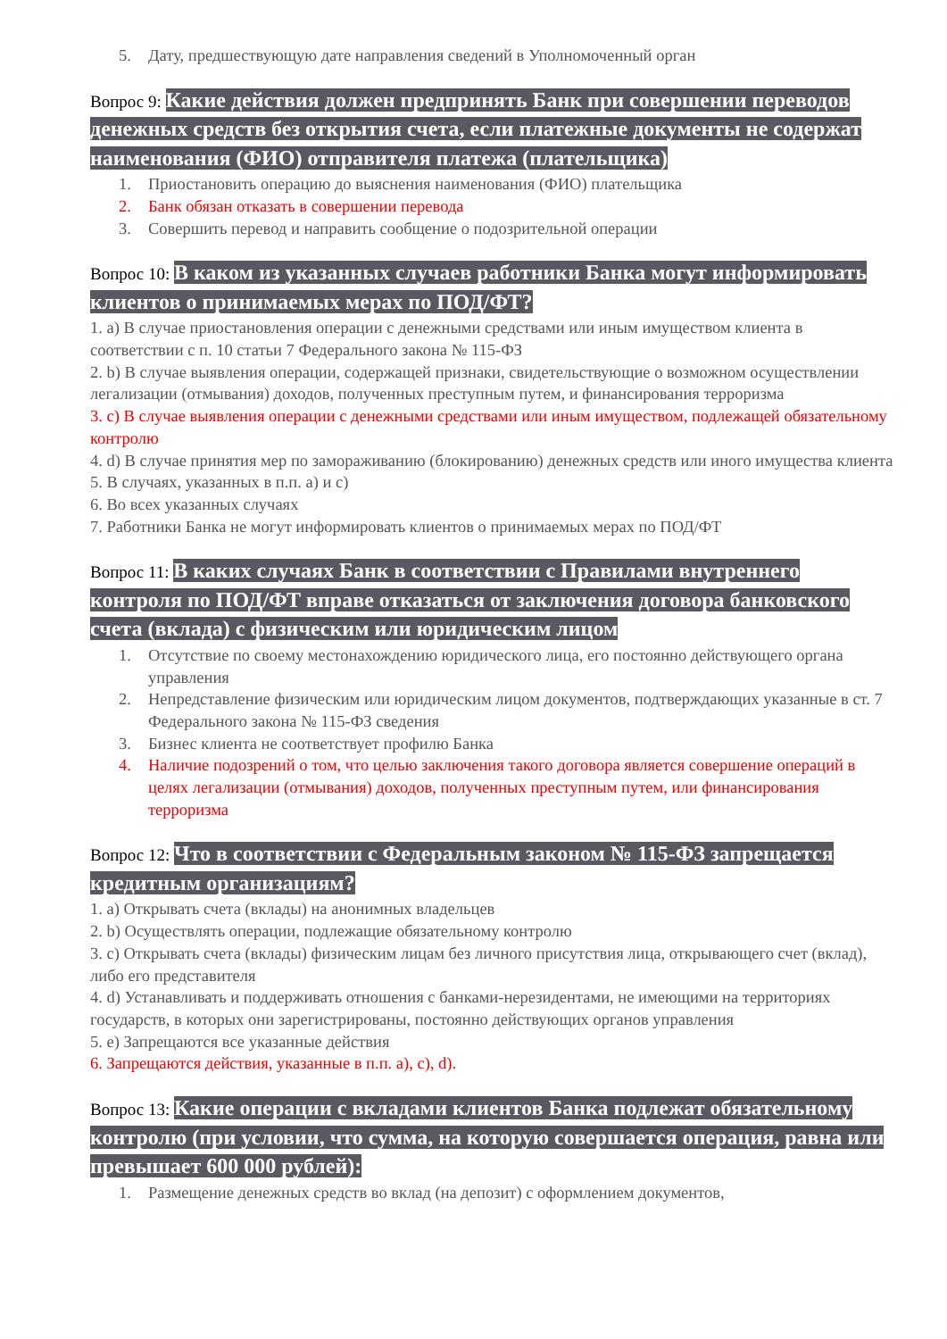5. Дату, предшествующую дате направления сведений в Уполномоченный орган
Вопрос 9: Какие действия должен предпринять Банк при совершении переводов денежных средств без открытия счета, если платежные документы не содержат наименования (ФИО) отправителя платежа (плательщика)
1. Приостановить операцию до выяснения наименования (ФИО) плательщика
2. Банк обязан отказать в совершении перевода
3. Совершить перевод и направить сообщение о подозрительной операции
Вопрос 10: В каком из указанных случаев работники Банка могут информировать клиентов о принимаемых мерах по ПОД/ФТ?
1. a) В случае приостановления операции с денежными средствами или иным имуществом клиента в соответствии с п. 10 статьи 7 Федерального закона № 115-ФЗ
2. b) В случае выявления операции, содержащей признаки, свидетельствующие о возможном осуществлении легализации (отмывания) доходов, полученных преступным путем, и финансирования терроризма
3. c) В случае выявления операции с денежными средствами или иным имуществом, подлежащей обязательному контролю
4. d) В случае принятия мер по замораживанию (блокированию) денежных средств или иного имущества клиента
5. В случаях, указанных в п.п. a) и c)
6. Во всех указанных случаях
7. Работники Банка не могут информировать клиентов о принимаемых мерах по ПОД/ФТ
Вопрос 11: В каких случаях Банк в соответствии с Правилами внутреннего контроля по ПОД/ФТ вправе отказаться от заключения договора банковского счета (вклада) с физическим или юридическим лицом
1. Отсутствие по своему местонахождению юридического лица, его постоянно действующего органа управления
2. Непредставление физическим или юридическим лицом документов, подтверждающих указанные в ст. 7 Федерального закона № 115-ФЗ сведения
3. Бизнес клиента не соответствует профилю Банка
4. Наличие подозрений о том, что целью заключения такого договора является совершение операций в целях легализации (отмывания) доходов, полученных преступным путем, или финансирования терроризма
Вопрос 12: Что в соответствии с Федеральным законом № 115-ФЗ запрещается кредитным организациям?
1. a) Открывать счета (вклады) на анонимных владельцев
2. b) Осуществлять операции, подлежащие обязательному контролю
3. c) Открывать счета (вклады) физическим лицам без личного присутствия лица, открывающего счет (вклад), либо его представителя
4. d) Устанавливать и поддерживать отношения с банками-нерезидентами, не имеющими на территориях государств, в которых они зарегистрированы, постоянно действующих органов управления
5. e) Запрещаются все указанные действия
6. Запрещаются действия, указанные в п.п. a), c), d).
Вопрос 13: Какие операции с вкладами клиентов Банка подлежат обязательному контролю (при условии, что сумма, на которую совершается операция, равна или превышает 600 000 рублей):
1. Размещение денежных средств во вклад (на депозит) с оформлением документов,